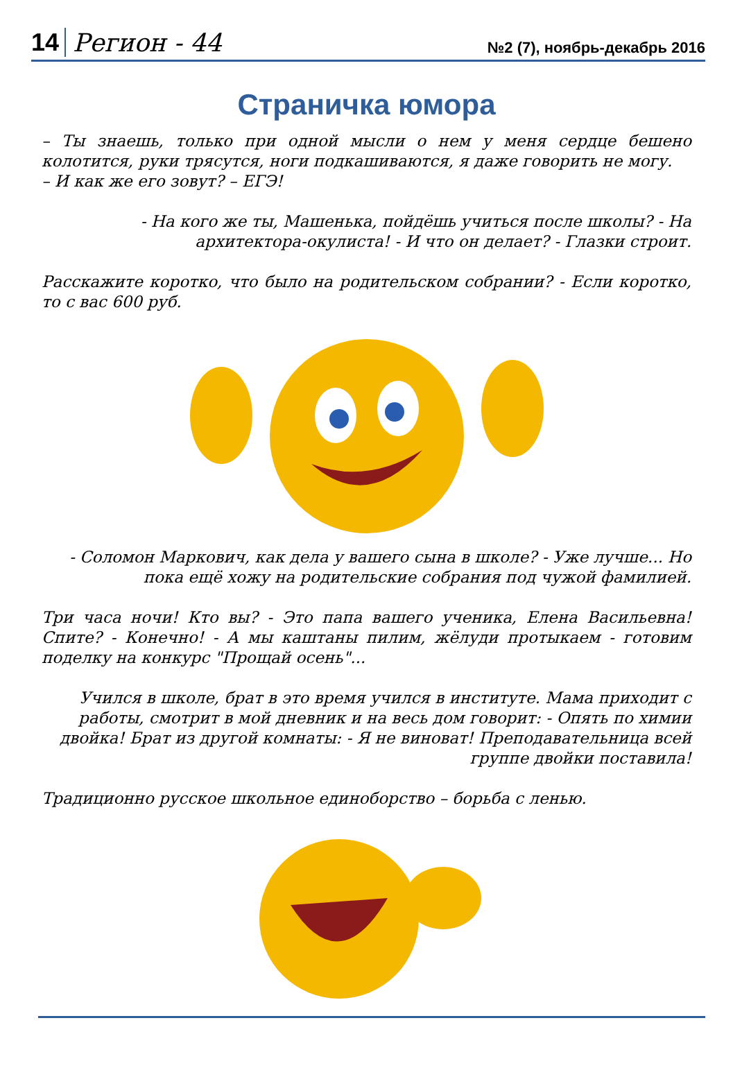14 Регион - 44 №2 (7), ноябрь-декабрь 2016
Страничка юмора
– Ты знаешь, только при одной мысли о нем у меня сердце бешено колотится, руки трясутся, ноги подкашиваются, я даже говорить не могу.
– И как же его зовут? – ЕГЭ!
- На кого же ты, Машенька, пойдёшь учиться после школы? - На архитектора-окулиста! - И что он делает? - Глазки строит.
Расскажите коротко, что было на родительском собрании? - Если коротко, то с вас 600 руб.
- Соломон Маркович, как дела у вашего сына в школе? - Уже лучше... Но пока ещё хожу на родительские собрания под чужой фамилией.
Три часа ночи! Кто вы? - Это папа вашего ученика, Елена Васильевна! Спите? - Конечно! - А мы каштаны пилим, жёлуди протыкаем - готовим поделку на конкурс "Прощай осень"...
Учился в школе, брат в это время учился в институте. Мама приходит с работы, смотрит в мой дневник и на весь дом говорит: - Опять по химии двойка! Брат из другой комнаты: - Я не виноват! Преподавательница всей группе двойки поставила!
Традиционно русское школьное единоборство – борьба с ленью.